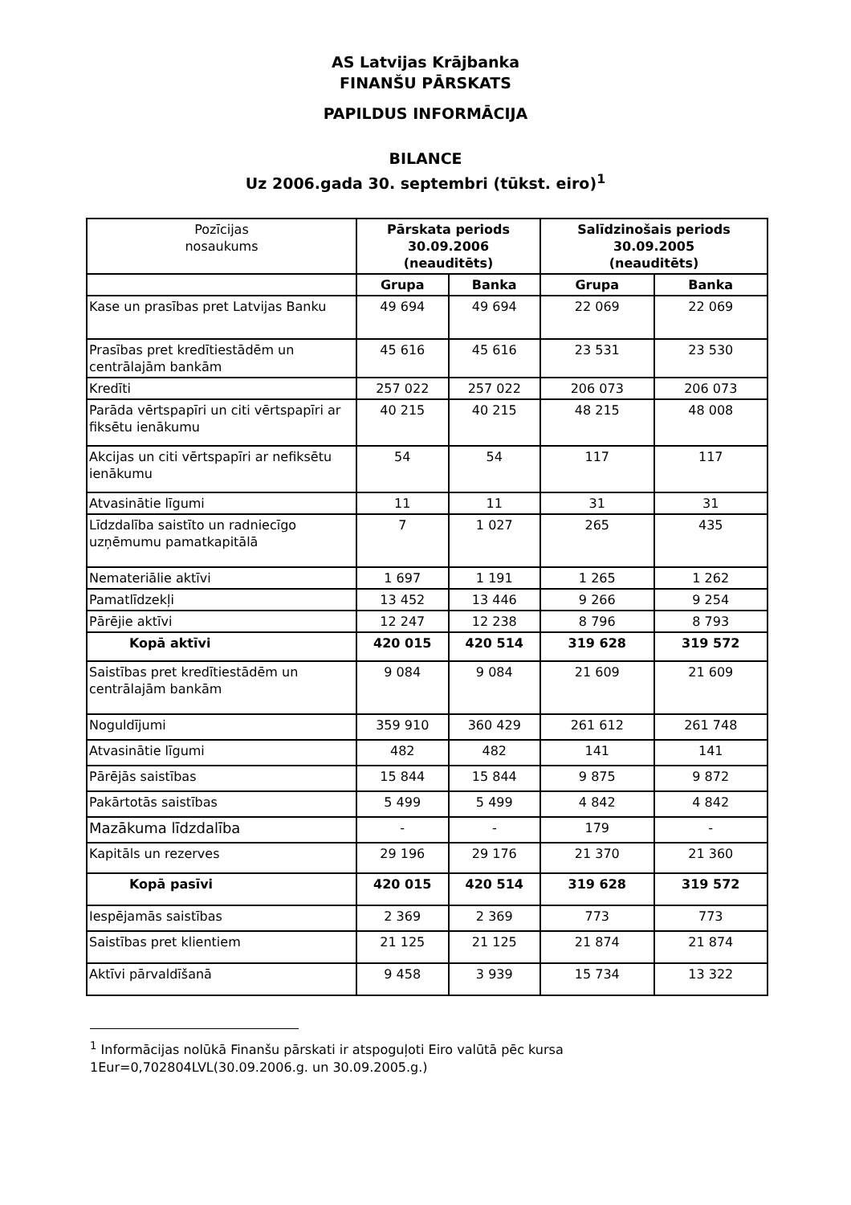AS Latvijas Krājbanka
FINANŠU PĀRSKATS
PAPILDUS INFORMĀCIJA
BILANCE
Uz 2006.gada 30. septembri (tūkst. eiro)<sup>1</sup>
| Pozīcijas nosaukums | Pārskata periods 30.09.2006 (neauditēts) | | Salīdzinošais periods 30.09.2005 (neauditēts) | |
| --- | --- | --- | --- | --- |
| | Grupa | Banka | Grupa | Banka |
| Kase un prasības pret Latvijas Banku | 49 694 | 49 694 | 22 069 | 22 069 |
| Prasības pret kredītiestādēm un centrālajām bankām | 45 616 | 45 616 | 23 531 | 23 530 |
| Kredīti | 257 022 | 257 022 | 206 073 | 206 073 |
| Parāda vērtspapīri un citi vērtspapīri ar fiksētu ienākumu | 40 215 | 40 215 | 48 215 | 48 008 |
| Akcijas un citi vērtspapīri ar nefiksētu ienākumu | 54 | 54 | 117 | 117 |
| Atvasinātie līgumi | 11 | 11 | 31 | 31 |
| Līdzdalība saistīto un radniecīgo uzņēmumu pamatkapitālā | 7 | 1 027 | 265 | 435 |
| Nemateriālie aktīvi | 1 697 | 1 191 | 1 265 | 1 262 |
| Pamatlīdzekļi | 13 452 | 13 446 | 9 266 | 9 254 |
| Pārējie aktīvi | 12 247 | 12 238 | 8 796 | 8 793 |
| Kopā aktīvi | 420 015 | 420 514 | 319 628 | 319 572 |
| Saistības pret kredītiestādēm un centrālajām bankām | 9 084 | 9 084 | 21 609 | 21 609 |
| Noguldījumi | 359 910 | 360 429 | 261 612 | 261 748 |
| Atvasinātie līgumi | 482 | 482 | 141 | 141 |
| Pārējās saistības | 15 844 | 15 844 | 9 875 | 9 872 |
| Pakārtotās saistības | 5 499 | 5 499 | 4 842 | 4 842 |
| Mazākuma līdzdalība | - | - | 179 | - |
| Kapitāls un rezerves | 29 196 | 29 176 | 21 370 | 21 360 |
| Kopā pasīvi | 420 015 | 420 514 | 319 628 | 319 572 |
| Iespējamās saistības | 2 369 | 2 369 | 773 | 773 |
| Saistības pret klientiem | 21 125 | 21 125 | 21 874 | 21 874 |
| Aktīvi pārvaldīšanā | 9 458 | 3 939 | 15 734 | 13 322 |
<sup>1</sup> Informācijas nolūkā Finanšu pārskati ir atspoguļoti Eiro valūtā pēc kursa
1Eur=0,702804LVL(30.09.2006.g. un 30.09.2005.g.)